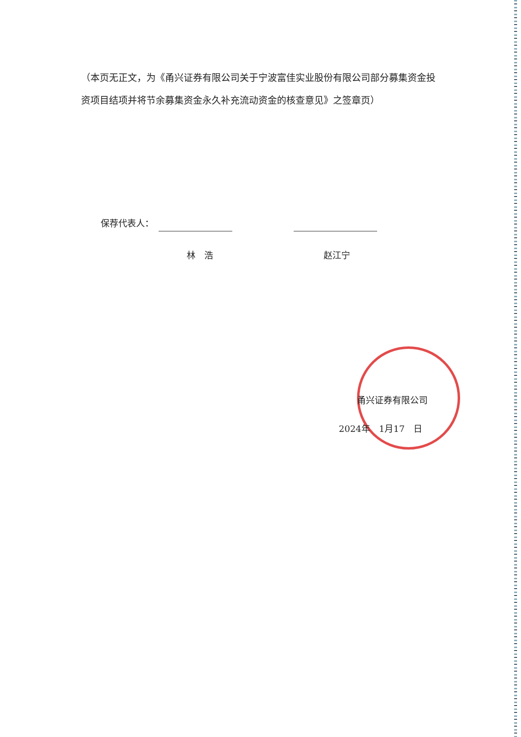（本页无正文，为《甬兴证券有限公司关于宁波富佳实业股份有限公司部分募集资金投资项目结项并将节余募集资金永久补充流动资金的核查意见》之签章页）
保荐代表人：
林　浩 赵江宁
甬兴证券有限公司
2024年　1月17　日